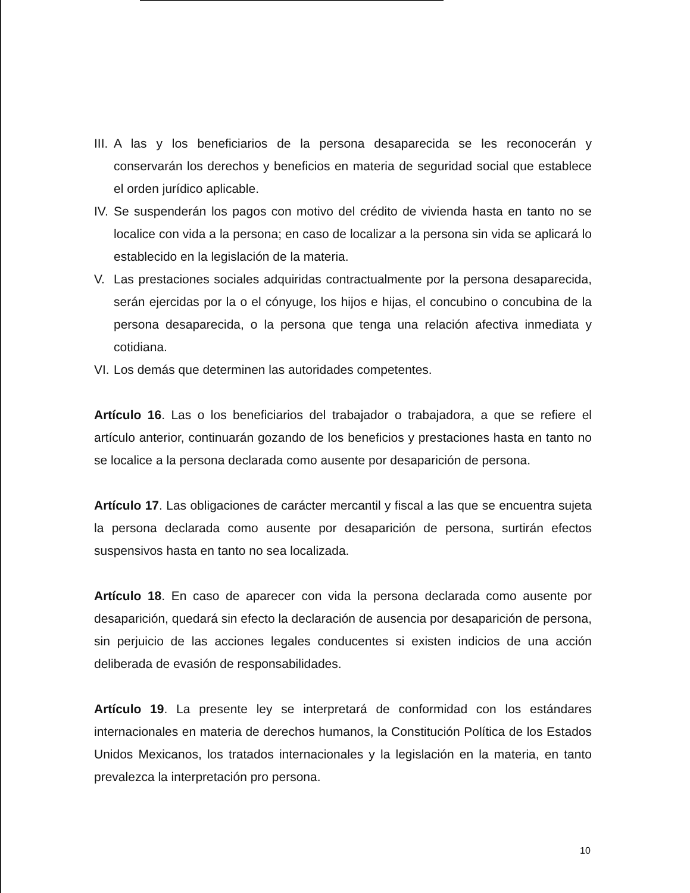III. A las y los beneficiarios de la persona desaparecida se les reconocerán y conservarán los derechos y beneficios en materia de seguridad social que establece el orden jurídico aplicable.
IV. Se suspenderán los pagos con motivo del crédito de vivienda hasta en tanto no se localice con vida a la persona; en caso de localizar a la persona sin vida se aplicará lo establecido en la legislación de la materia.
V. Las prestaciones sociales adquiridas contractualmente por la persona desaparecida, serán ejercidas por la o el cónyuge, los hijos e hijas, el concubino o concubina de la persona desaparecida, o la persona que tenga una relación afectiva inmediata y cotidiana.
VI. Los demás que determinen las autoridades competentes.
Artículo 16. Las o los beneficiarios del trabajador o trabajadora, a que se refiere el artículo anterior, continuarán gozando de los beneficios y prestaciones hasta en tanto no se localice a la persona declarada como ausente por desaparición de persona.
Artículo 17. Las obligaciones de carácter mercantil y fiscal a las que se encuentra sujeta la persona declarada como ausente por desaparición de persona, surtirán efectos suspensivos hasta en tanto no sea localizada.
Artículo 18. En caso de aparecer con vida la persona declarada como ausente por desaparición, quedará sin efecto la declaración de ausencia por desaparición de persona, sin perjuicio de las acciones legales conducentes si existen indicios de una acción deliberada de evasión de responsabilidades.
Artículo 19. La presente ley se interpretará de conformidad con los estándares internacionales en materia de derechos humanos, la Constitución Política de los Estados Unidos Mexicanos, los tratados internacionales y la legislación en la materia, en tanto prevalezca la interpretación pro persona.
10